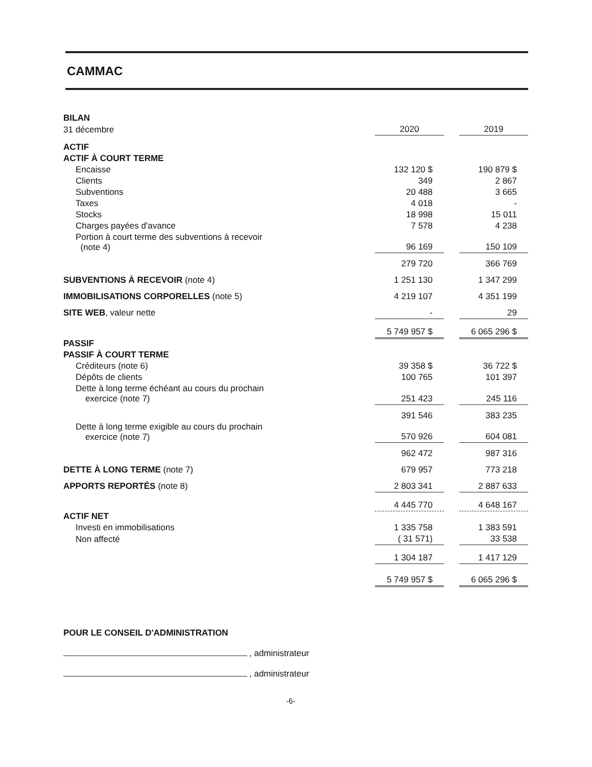CAMMAC
| BILAN | | | |
| 31 décembre | 2020 | | 2019 |
| ACTIF | | | |
| ACTIF À COURT TERME | | | |
| Encaisse | 132 120 $ | | 190 879 $ |
| Clients | 349 | | 2 867 |
| Subventions | 20 488 | | 3 665 |
| Taxes | 4 018 | | - |
| Stocks | 18 998 | | 15 011 |
| Charges payées d'avance | 7 578 | | 4 238 |
| Portion à court terme des subventions à recevoir (note 4) | 96 169 | | 150 109 |
| | 279 720 | | 366 769 |
| SUBVENTIONS À RECEVOIR (note 4) | 1 251 130 | | 1 347 299 |
| IMMOBILISATIONS CORPORELLES (note 5) | 4 219 107 | | 4 351 199 |
| SITE WEB , valeur nette | - | | 29 |
| | 5 749 957 $ | | 6 065 296 $ |
| PASSIF | | | |
| PASSIF À COURT TERME | | | |
| Créditeurs (note 6) | 39 358 $ | | 36 722 $ |
| Dépôts de clients | 100 765 | | 101 397 |
| Dette à long terme échéant au cours du prochain exercice (note 7) | 251 423 | | 245 116 |
| | 391 546 | | 383 235 |
| Dette à long terme exigible au cours du prochain exercice (note 7) | 570 926 | | 604 081 |
| | 962 472 | | 987 316 |
| DETTE À LONG TERME (note 7) | 679 957 | | 773 218 |
| APPORTS REPORTÉS (note 8) | 2 803 341 | | 2 887 633 |
| | 4 445 770 | | 4 648 167 |
| ACTIF NET | | | |
| Investi en immobilisations | 1 335 758 | | 1 383 591 |
| Non affecté | ( 31 571) | | 33 538 |
| | 1 304 187 | | 1 417 129 |
| | 5 749 957 $ | | 6 065 296 $ |
POUR LE CONSEIL D'ADMINISTRATION
, administrateur
, administrateur
-6-